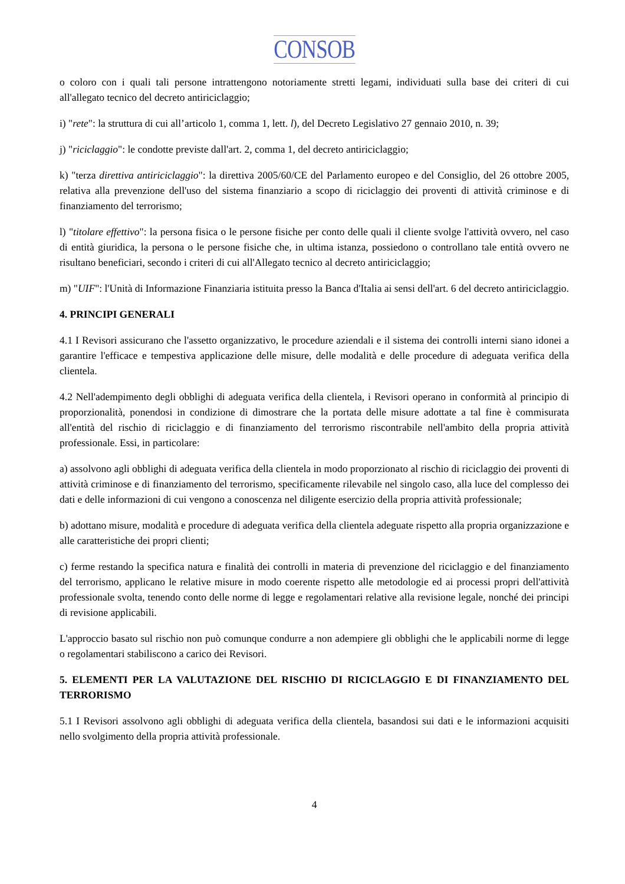CONSOB
o coloro con i quali tali persone intrattengono notoriamente stretti legami, individuati sulla base dei criteri di cui all'allegato tecnico del decreto antiriciclaggio;
i) "rete": la struttura di cui all’articolo 1, comma 1, lett. l), del Decreto Legislativo 27 gennaio 2010, n. 39;
j) "riciclaggio": le condotte previste dall'art. 2, comma 1, del decreto antiriciclaggio;
k) "terza direttiva antiriciclaggio": la direttiva 2005/60/CE del Parlamento europeo e del Consiglio, del 26 ottobre 2005, relativa alla prevenzione dell'uso del sistema finanziario a scopo di riciclaggio dei proventi di attività criminose e di finanziamento del terrorismo;
l) "titolare effettivo": la persona fisica o le persone fisiche per conto delle quali il cliente svolge l'attività ovvero, nel caso di entità giuridica, la persona o le persone fisiche che, in ultima istanza, possiedono o controllano tale entità ovvero ne risultano beneficiari, secondo i criteri di cui all'Allegato tecnico al decreto antiriciclaggio;
m) "UIF": l'Unità di Informazione Finanziaria istituita presso la Banca d'Italia ai sensi dell'art. 6 del decreto antiriciclaggio.
4. PRINCIPI GENERALI
4.1 I Revisori assicurano che l'assetto organizzativo, le procedure aziendali e il sistema dei controlli interni siano idonei a garantire l'efficace e tempestiva applicazione delle misure, delle modalità e delle procedure di adeguata verifica della clientela.
4.2 Nell'adempimento degli obblighi di adeguata verifica della clientela, i Revisori operano in conformità al principio di proporzionalità, ponendosi in condizione di dimostrare che la portata delle misure adottate a tal fine è commisurata all'entità del rischio di riciclaggio e di finanziamento del terrorismo riscontrabile nell'ambito della propria attività professionale. Essi, in particolare:
a) assolvono agli obblighi di adeguata verifica della clientela in modo proporzionato al rischio di riciclaggio dei proventi di attività criminose e di finanziamento del terrorismo, specificamente rilevabile nel singolo caso, alla luce del complesso dei dati e delle informazioni di cui vengono a conoscenza nel diligente esercizio della propria attività professionale;
b) adottano misure, modalità e procedure di adeguata verifica della clientela adeguate rispetto alla propria organizzazione e alle caratteristiche dei propri clienti;
c) ferme restando la specifica natura e finalità dei controlli in materia di prevenzione del riciclaggio e del finanziamento del terrorismo, applicano le relative misure in modo coerente rispetto alle metodologie ed ai processi propri dell'attività professionale svolta, tenendo conto delle norme di legge e regolamentari relative alla revisione legale, nonché dei principi di revisione applicabili.
L'approccio basato sul rischio non può comunque condurre a non adempiere gli obblighi che le applicabili norme di legge o regolamentari stabiliscono a carico dei Revisori.
5. ELEMENTI PER LA VALUTAZIONE DEL RISCHIO DI RICICLAGGIO E DI FINANZIAMENTO DEL TERRORISMO
5.1 I Revisori assolvono agli obblighi di adeguata verifica della clientela, basandosi sui dati e le informazioni acquisiti nello svolgimento della propria attività professionale.
4